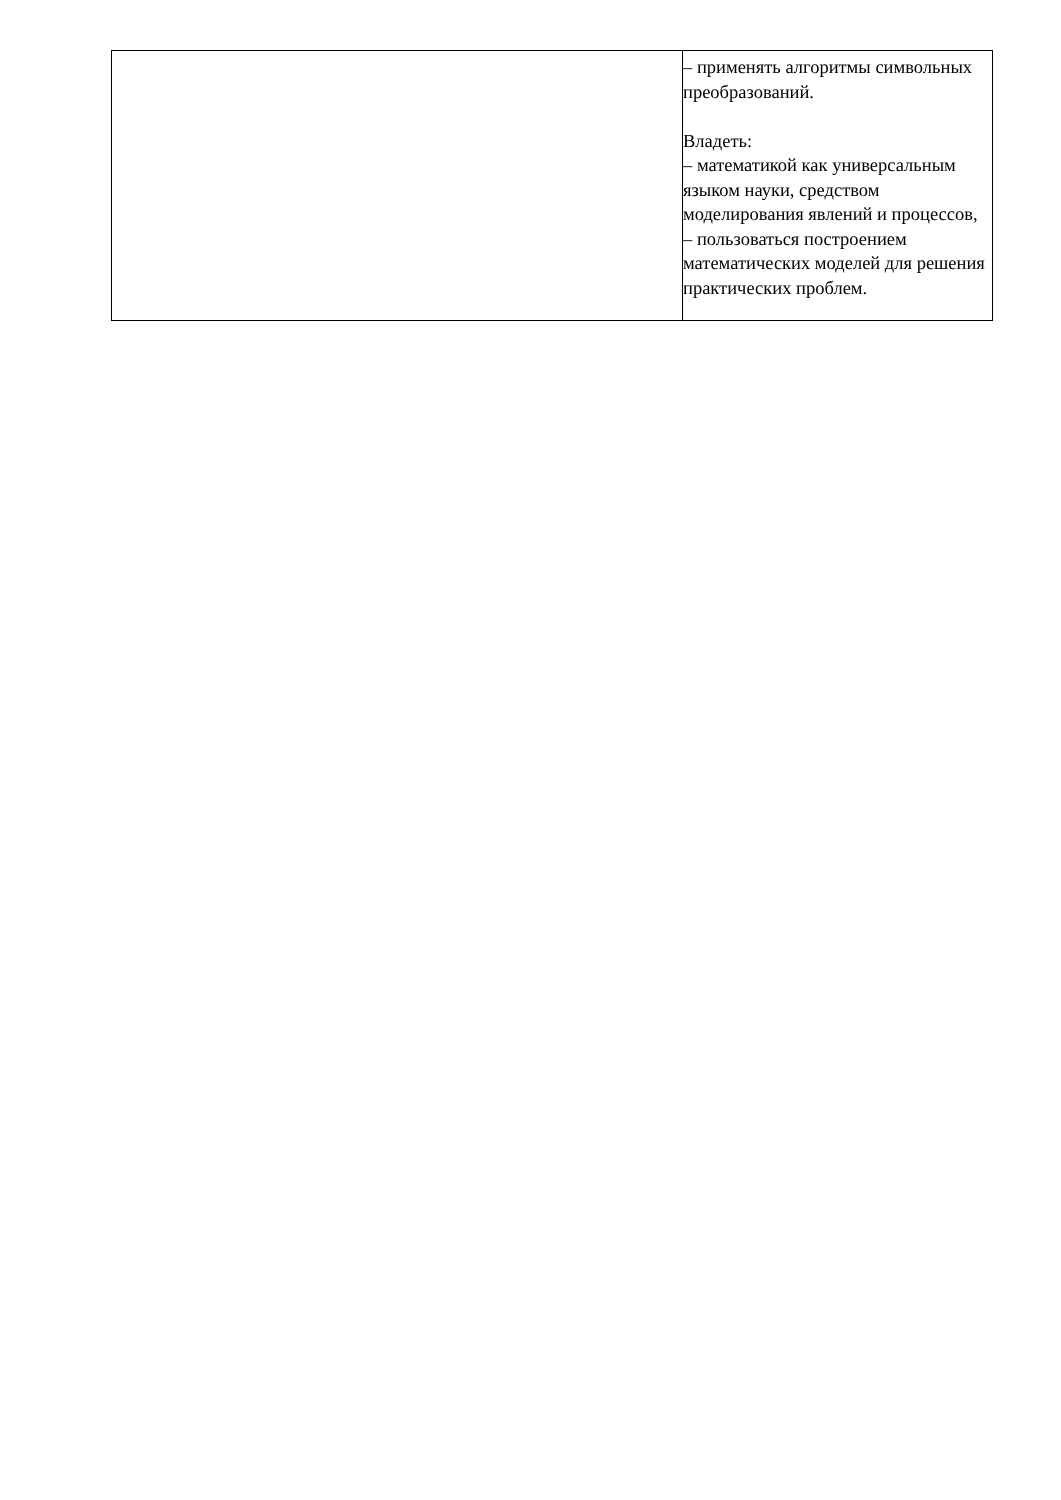| | – применять алгоритмы символьных преобразований. Владеть: – математикой как универсальным языком науки, средством моделирования явлений и процессов, – пользоваться построением математических моделей для решения практических проблем. |